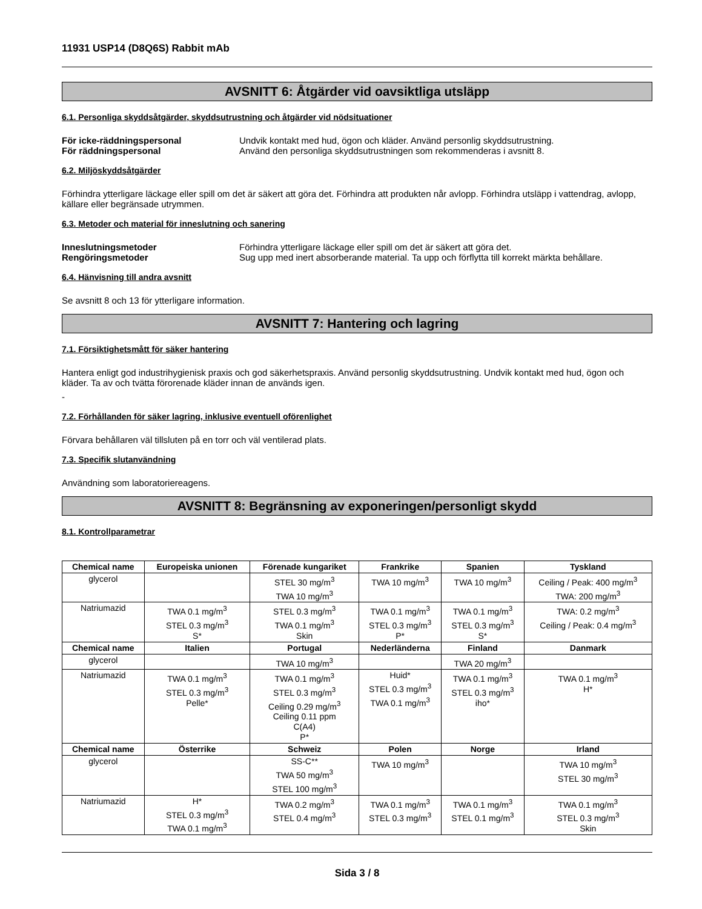11931 USP14 (D8Q6S) Rabbit mAb
AVSNITT 6: Åtgärder vid oavsiktliga utsläpp
6.1. Personliga skyddsåtgärder, skyddsutrustning och åtgärder vid nödsituationer
För icke-räddningspersonal Undvik kontakt med hud, ögon och kläder. Använd personlig skyddsutrustning.
För räddningspersonal Använd den personliga skyddsutrustningen som rekommenderas i avsnitt 8.
6.2. Miljöskyddsåtgärder
Förhindra ytterligare läckage eller spill om det är säkert att göra det. Förhindra att produkten når avlopp. Förhindra utsläpp i vattendrag, avlopp, källare eller begränsade utrymmen.
6.3. Metoder och material för inneslutning och sanering
Inneslutningsmetoder Förhindra ytterligare läckage eller spill om det är säkert att göra det.
Rengöringsmetoder Sug upp med inert absorberande material. Ta upp och förflytta till korrekt märkta behållare.
6.4. Hänvisning till andra avsnitt
Se avsnitt 8 och 13 för ytterligare information.
AVSNITT 7: Hantering och lagring
7.1. Försiktighetsmått för säker hantering
Hantera enligt god industrihygienisk praxis och god säkerhetspraxis. Använd personlig skyddsutrustning. Undvik kontakt med hud, ögon och kläder. Ta av och tvätta förorenade kläder innan de används igen.
-
7.2. Förhållanden för säker lagring, inklusive eventuell oförenlighet
Förvara behållaren väl tillsluten på en torr och väl ventilerad plats.
7.3. Specifik slutanvändning
Användning som laboratoriereagens.
AVSNITT 8: Begränsning av exponeringen/personligt skydd
8.1. Kontrollparametrar
| Chemical name | Europeiska unionen | Förenade kungariket | Frankrike | Spanien | Tyskland |
| --- | --- | --- | --- | --- | --- |
| glycerol | | STEL 30 mg/m<sup>3</sup> TWA 10 mg/m<sup>3</sup> | TWA 10 mg/m<sup>3</sup> | TWA 10 mg/m<sup>3</sup> | Ceiling / Peak: 400 mg/m<sup>3</sup> TWA: 200 mg/m<sup>3</sup> |
| Natriumazid | TWA 0.1 mg/m<sup>3</sup> STEL 0.3 mg/m<sup>3</sup> S* | STEL 0.3 mg/m<sup>3</sup> TWA 0.1 mg/m<sup>3</sup> Skin | TWA 0.1 mg/m<sup>3</sup> STEL 0.3 mg/m<sup>3</sup> P* | TWA 0.1 mg/m<sup>3</sup> STEL 0.3 mg/m<sup>3</sup> S* | TWA: 0.2 mg/m<sup>3</sup> Ceiling / Peak: 0.4 mg/m<sup>3</sup> |
| Chemical name | Italien | Portugal | Nederländerna | Finland | Danmark |
| glycerol | | TWA 10 mg/m<sup>3</sup> | | TWA 20 mg/m<sup>3</sup> | |
| Natriumazid | TWA 0.1 mg/m<sup>3</sup> STEL 0.3 mg/m<sup>3</sup> Pelle* | TWA 0.1 mg/m<sup>3</sup> STEL 0.3 mg/m<sup>3</sup> Ceiling 0.29 mg/m<sup>3</sup> Ceiling 0.11 ppm C(A4) P* | Huid* STEL 0.3 mg/m<sup>3</sup> TWA 0.1 mg/m<sup>3</sup> | TWA 0.1 mg/m<sup>3</sup> STEL 0.3 mg/m<sup>3</sup> iho* | TWA 0.1 mg/m<sup>3</sup> H* |
| Chemical name | Österrike | Schweiz | Polen | Norge | Irland |
| glycerol | | SS-C** TWA 50 mg/m<sup>3</sup> STEL 100 mg/m<sup>3</sup> | TWA 10 mg/m<sup>3</sup> | | TWA 10 mg/m<sup>3</sup> STEL 30 mg/m<sup>3</sup> |
| Natriumazid | H* STEL 0.3 mg/m<sup>3</sup> TWA 0.1 mg/m<sup>3</sup> | TWA 0.2 mg/m<sup>3</sup> STEL 0.4 mg/m<sup>3</sup> | TWA 0.1 mg/m<sup>3</sup> STEL 0.3 mg/m<sup>3</sup> | TWA 0.1 mg/m<sup>3</sup> STEL 0.1 mg/m<sup>3</sup> | TWA 0.1 mg/m<sup>3</sup> STEL 0.3 mg/m<sup>3</sup> Skin |
Sida 3 / 8